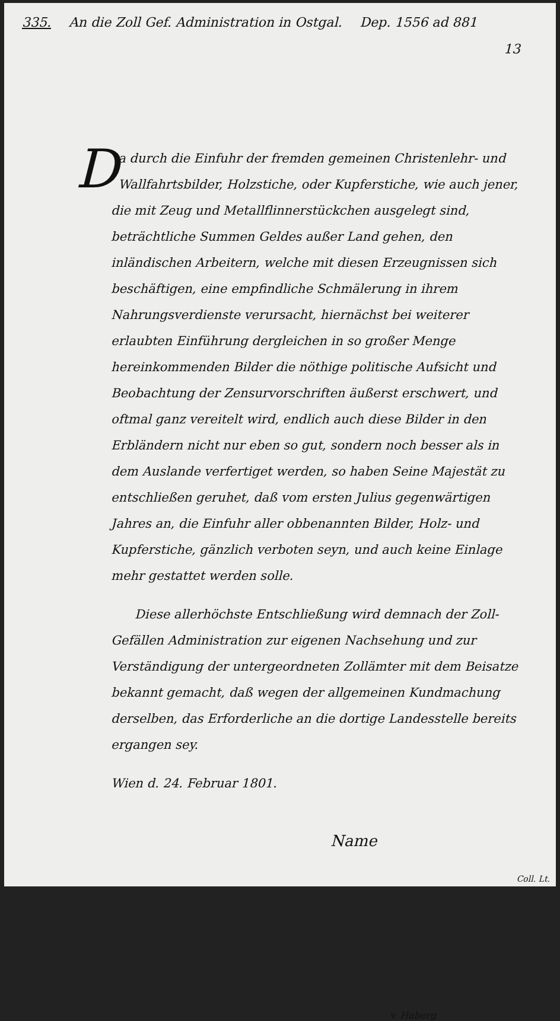335. An die Zoll Gef. Administration in Ostgal. Dep. 1556 ad 881
13
Da durch die Einfuhr der fremden gemeinen Christenlehr- und Wallfahrtsbilder, Holzstiche, oder Kupferstiche, wie auch jener, die mit Zeug und Metallflinnerstückchen ausgelegt sind, beträchtliche Summen Geldes außer Land gehen, den inländischen Arbeitern, welche mit diesen Erzeugnissen sich beschäftigen, eine empfindliche Schmälerung in ihrem Nahrungsverdienste verursacht, hiernächst bei weiterer erlaubten Einführung dergleichen in so großer Menge hereinkommenden Bilder die nöthige politische Aufsicht und Beobachtung der Zensurvorschriften äußerst erschwert, und oftmal ganz vereitelt wird, endlich auch diese Bilder in den Erbländern nicht nur eben so gut, sondern noch besser als in dem Auslande verfertiget werden, so haben Seine Majestät zu entschließen geruhet, daß vom ersten Julius gegenwärtigen Jahres an, die Einfuhr aller obbenannten Bilder, Holz- und Kupferstiche, gänzlich verboten seyn, und auch keine Einlage mehr gestattet werden solle.
Diese allerhöchste Entschließung wird demnach der Zoll-Gefällen Administration zur eigenen Nachsehung und zur Verständigung der untergeordneten Zollämter mit dem Beisatze bekannt gemacht, daß wegen der allgemeinen Kundmachung derselben, das Erforderliche an die dortige Landesstelle bereits ergangen sey.
Wien d. 24. Februar 1801.
Name
v. Haberg
Coll. Lt.